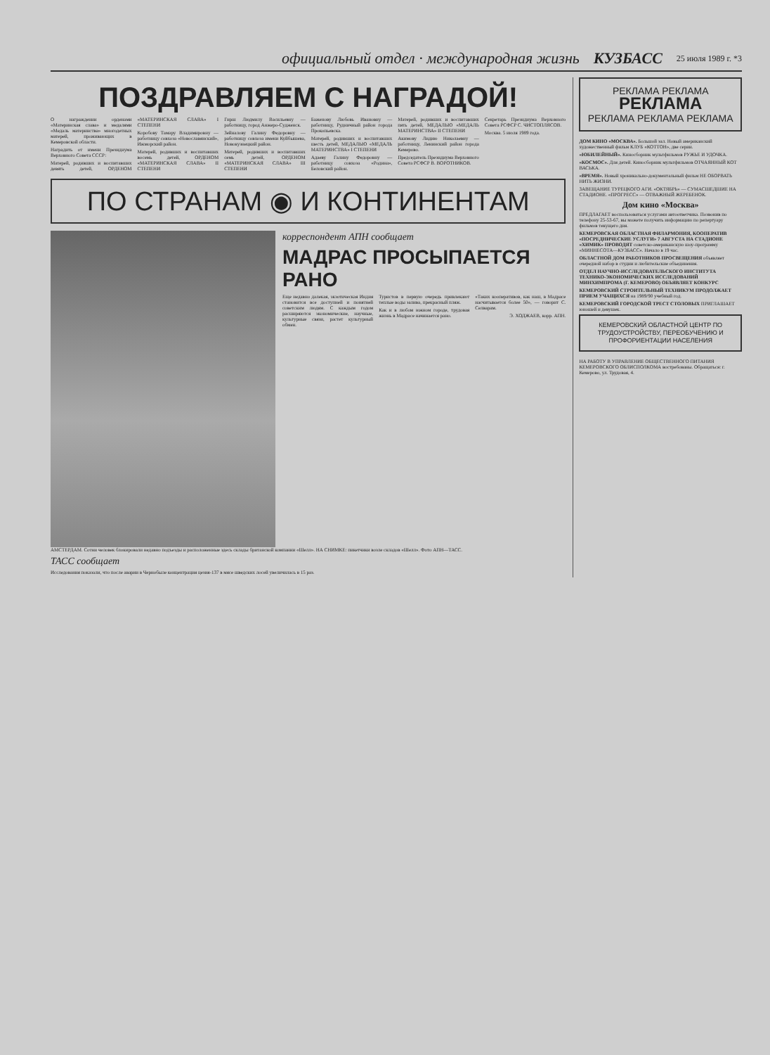официальный отдел · международная жизнь КУЗБАСС 25 июля 1989 г. *3
ПОЗДРАВЛЯЕМ С НАГРАДОЙ!
О награждении орденами «Материнская слава» и медалями «Медаль материнства» многодетных матерей, проживающих в Кемеровской области.
Наградить от имени Президиума Верховного Совета СССР:
Матерей, родивших и воспитавших девять детей, ОРДЕНОМ «МАТЕРИНСКАЯ СЛАВА» I СТЕПЕНИ
Коробову Тамару Владимировну — работницу совхоза «Новославянский», Ижморский район.
Матерей, родивших и воспитавших восемь детей, ОРДЕНОМ «МАТЕРИНСКАЯ СЛАВА» II СТЕПЕНИ
Гирш Людмилу Васильевну — работницу, город Анжеро-Судженск.
Зейналову Галину Федоровну — работницу совхоза имени Куйбышева, Новокузнецкий район.
Матерей, родивших и воспитавших семь детей, ОРДЕНОМ «МАТЕРИНСКАЯ СЛАВА» III СТЕПЕНИ
Баженову Любовь Ивановну — работницу, Рудничный район города Прокопьевска.
Матерей, родивших и воспитавших шесть детей, МЕДАЛЬЮ «МЕДАЛЬ МАТЕРИНСТВА» I СТЕПЕНИ
Адаеву Галину Федоровну — работницу совхоза «Родина», Беловский район.
Матерей, родивших и воспитавших пять детей, МЕДАЛЬЮ «МЕДАЛЬ МАТЕРИНСТВА» II СТЕПЕНИ
Акимову Лидию Николаевну — работницу, Ленинский район города Кемерово.
Председатель Президиума Верховного Совета РСФСР В. ВОРОТНИКОВ.
Секретарь Президиума Верховного Совета РСФСР С. ЧИСТОПЛЯСОВ.
Москва. 5 июля 1989 года.
ПО СТРАНАМ ◉ И КОНТИНЕНТАМ
корреспондент АПН сообщает
МАДРАС ПРОСЫПАЕТСЯ РАНО
Еще недавно далекая, экзотическая Индия становится все доступней и понятней советским людям. С каждым годом расширяются экономические, научные, культурные связи, растет культурный обмен.
Туристов в первую очередь привлекают теплые воды залива, прекрасный пляж.
Как и в любом южном городе, трудовая жизнь в Мадрасе начинается рано.
«Таких кооперативов, как наш, в Мадрасе насчитывается более 50», — говорит С. Селварам.
Э. ХОДЖАЕВ, корр. АПН.
АМСТЕРДАМ. Сотни человек блокировали недавно подъезды и расположенные здесь склады британской компании «Шелл». НА СНИМКЕ: пикетчики возле складов «Шелл». Фото АПН—ТАСС.
ТАСС сообщает
Исследования показали, что после аварии в Чернобыле концентрация цезия-137 в мясе шведских лосей увеличилась в 15 раз.
РЕКЛАМА РЕКЛАМА
РЕКЛАМА
РЕКЛАМА РЕКЛАМА РЕКЛАМА
ДОМ КИНО «МОСКВА». Большой зал. Новый американский художественный фильм КЛУБ «КОТТОН», две серии.
«ЮБИЛЕЙНЫЙ». Киносборник мультфильмов РУЖЬЕ И УДОЧКА.
«КОСМОС». Для детей. Киносборник мультфильмов ОТЧАЯННЫЙ КОТ ВАСЬКА.
«ВРЕМЯ». Новый хроникально-документальный фильм НЕ ОБОРВАТЬ НИТЬ ЖИЗНИ.
ЗАВЕЩАНИЕ ТУРЕЦКОГО АГИ. «ОКТЯБРЬ» — СУМАСШЕДШИЕ НА СТАДИОНЕ. «ПРОГРЕСС» — ОТВАЖНЫЙ ЖЕРЕБЕНОК.
Дом кино «Москва»
ПРЕДЛАГАЕТ воспользоваться услугами автоответчика. Позвонив по телефону 25-53-67, вы можете получить информацию по репертуару фильмов текущего дня.
КЕМЕРОВСКАЯ ОБЛАСТНАЯ ФИЛАРМОНИЯ, КООПЕРАТИВ «ПОСРЕДНИЧЕСКИЕ УСЛУГИ» 7 АВГУСТА НА СТАДИОНЕ «ХИМИК» ПРОВОДЯТ советско-американскую шоу-программу «МИННЕСОТА—КУЗБАСС». Начало в 19 час.
ОБЛАСТНОЙ ДОМ РАБОТНИКОВ ПРОСВЕЩЕНИЯ объявляет очередной набор в студии и любительские объединения.
ОТДЕЛ НАУЧНО-ИССЛЕДОВАТЕЛЬСКОГО ИНСТИТУТА ТЕХНИКО-ЭКОНОМИЧЕСКИХ ИССЛЕДОВАНИЙ МИНХИМПРОМА (Г. КЕМЕРОВО) ОБЪЯВЛЯЕТ КОНКУРС
КЕМЕРОВСКИЙ СТРОИТЕЛЬНЫЙ ТЕХНИКУМ ПРОДОЛЖАЕТ ПРИЕМ УЧАЩИХСЯ на 1989/90 учебный год.
КЕМЕРОВСКИЙ ГОРОДСКОЙ ТРЕСТ СТОЛОВЫХ ПРИГЛАШАЕТ юношей и девушек.
КЕМЕРОВСКИЙ ОБЛАСТНОЙ ЦЕНТР ПО ТРУДОУСТРОЙСТВУ, ПЕРЕОБУЧЕНИЮ И ПРОФОРИЕНТАЦИИ НАСЕЛЕНИЯ
НА РАБОТУ В УПРАВЛЕНИЕ ОБЩЕСТВЕННОГО ПИТАНИЯ КЕМЕРОВСКОГО ОБЛИСПОЛКОМА востребованы. Обращаться: г. Кемерово, ул. Трудовая, 4.